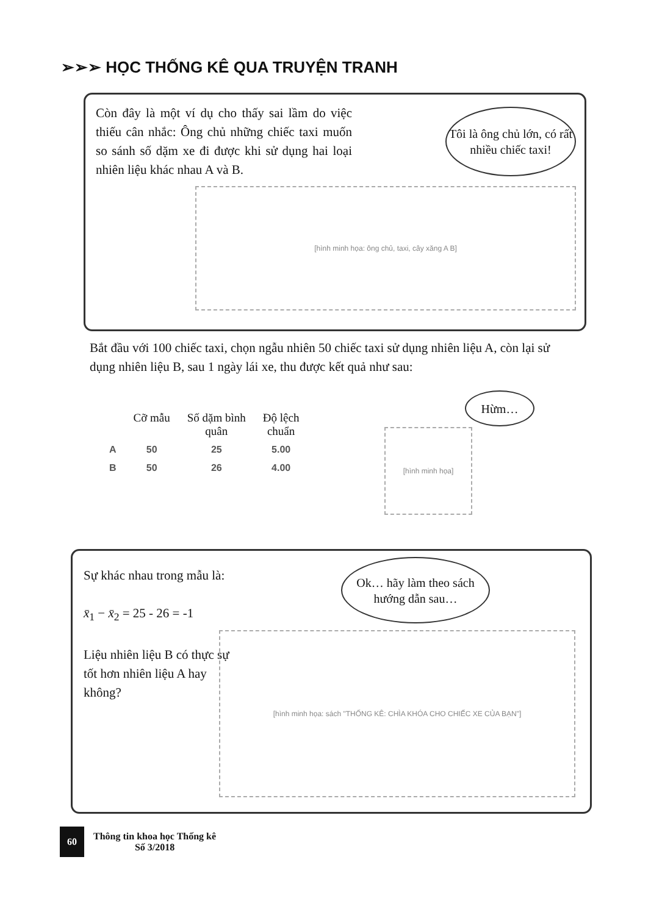➢➢➢ HỌC THỐNG KÊ QUA TRUYỆN TRANH
Còn đây là một ví dụ cho thấy sai lầm do việc thiếu cân nhắc: Ông chủ những chiếc taxi muốn so sánh số dặm xe đi được khi sử dụng hai loại nhiên liệu khác nhau A và B.
Tôi là ông chủ lớn, có rất nhiều chiếc taxi!
[hình minh họa: ông chủ, taxi, cây xăng A B]
Bắt đầu với 100 chiếc taxi, chọn ngẫu nhiên 50 chiếc taxi sử dụng nhiên liệu A, còn lại sử dụng nhiên liệu B, sau 1 ngày lái xe, thu được kết quả như sau:
| | Cỡ mẫu | Số dặm bình quân | Độ lệch chuẩn |
| --- | --- | --- | --- |
| A | 50 | 25 | 5.00 |
| B | 50 | 26 | 4.00 |
Hừm…
[hình minh họa]
Sự khác nhau trong mẫu là:
x̄<sub>1</sub> − x̄<sub>2</sub> = 25 - 26 = -1
Liệu nhiên liệu B có thực sự tốt hơn nhiên liệu A hay không?
Ok… hãy làm theo sách hướng dẫn sau…
[hình minh họa: sách "THỐNG KÊ: CHÌA KHÓA CHO CHIẾC XE CỦA BẠN"]
60
Thông tin khoa học Thống kê
Số 3/2018